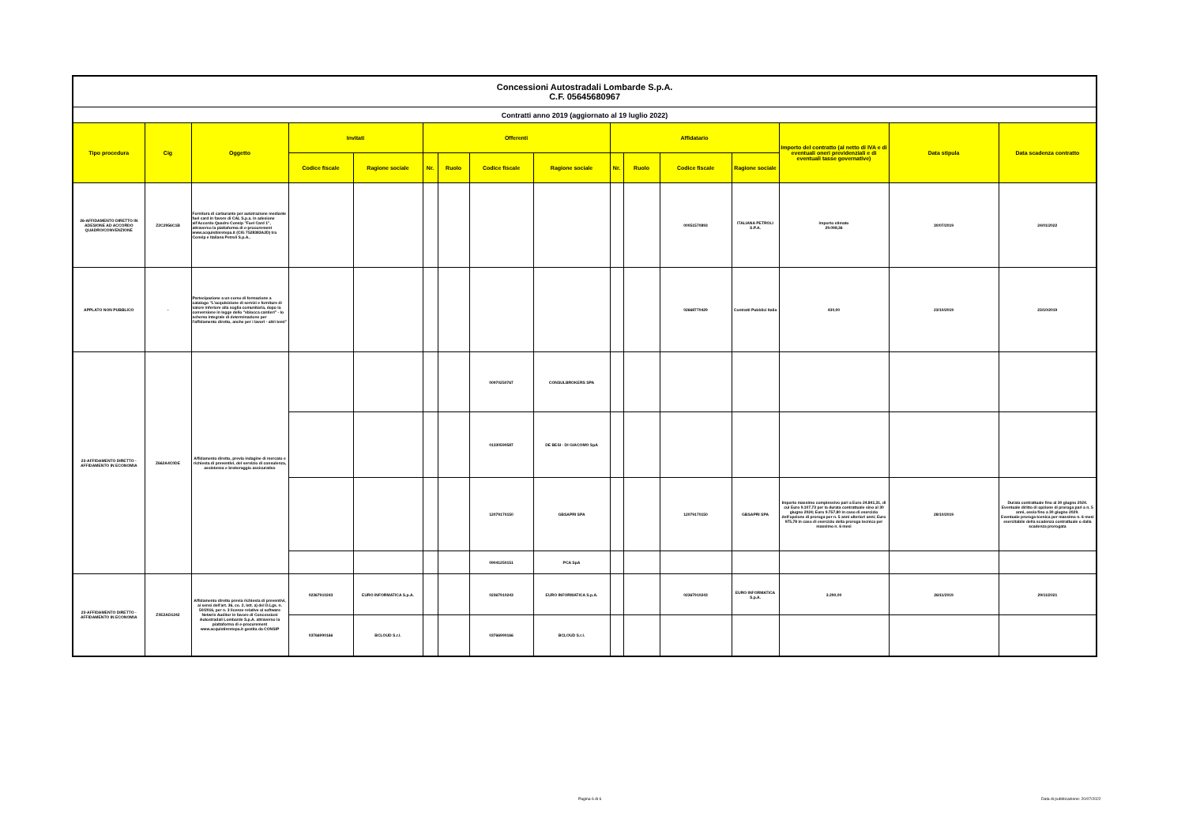| Concessioni Autostradali Lombarde S.p.A. C.F. 05645680967 | | | | | | | | | | | | | | | |
| Contratti anno 2019 (aggiornato al 19 luglio 2022) | | | | | | | | | | | | | | | |
| Tipo procedura | Cig | Oggetto | Invitati | | Offerenti | | | | Affidatario | | | | Importo del contratto (al netto di IVA e di eventuali oneri previdenziali e di eventuali tasse governative) | Data stipula | Data scadenza contratto |
| | | | Codice fiscale | Ragione sociale | Nr. | Ruolo | Codice fiscale | Ragione sociale | Nr. | Ruolo | Codice fiscale | Ragione sociale | | | |
| 26-AFFIDAMENTO DIRETTO IN ADESIONE AD ACCORDO QUADRO/CONVENZIONE | Z2C2956C1B | Fornitura di carburante per autotrazione mediante fuel card in favore di CAL S.p.a. in adesione all'Accordo Quadro Consip "Fuel Card 1", attraverso la piattaforma di e-procurement www.acquistinretepa.it (CIG 7528383A2D) tra Consip e Italiana Petroli S.p.A.. | | | | | | | | | 00051570893 | ITALIANA PETROLI S.P.A. | importo stimato 29.098,36 | 30/07/2019 | 24/01/2022 |
| APPLATO NON PUBBLICO | - | Partecipazione a un corso di formazione a catalogo "L'acquisizione di servizi e forniture di valore inferiore alla soglia comunitaria, dopo la conversione in legge dello "sblocca cantieri" - lo schema integrale di determinazione per l'affidamento diretto, anche per i lavori - altri temi" | | | | | | | | | 02668770429 | Contratti Pubblici Italia | 430,00 | 23/10/2019 | 23/10/2019 |
| 23-AFFIDAMENTO DIRETTO - AFFIDAMENTO IN ECONOMIA | Z662A4C0DE | Affidamento diretto, previa indagine di mercato e richiesta di preventivi, del servizio di consulenza, assistenza e brokeraggio assicurativo | | | | | 00970250767 | CONSULBROKERS SPA | | | | | | | |
| | | | | | | | 01330590587 | DE BESI - DI GIACOMO SpA | | | | | | | |
| | | | | | | | 12079170150 | GBSAPRI SPA | | | 12079170150 | GBSAPRI SPA | Importo massimo complessivo pari a Euro 24.841,31, di cui Euro 9.107,73 per la durata contrattuale sino al 30 giugno 2024; Euro 9.757,80 in caso di esercizio dell'opzione di proroga per n. 5 anni ulteriori anni; Euro 975,78 in caso di esercizio della proroga tecnica per massimo n. 6 mesi | 28/10/2019 | Durata contrattuale fino al 30 giugno 2024. Eventuale diritto di opzione di proroga pari a n. 5 anni, ossia fino a 30 giugno 2029. Eventuale proroga tcenica per massimo n. 6 mesi esercitabile della scadenza contrattuale o dalla scadenza prorogata |
| | | | | | | | 09041250151 | PCA SpA | | | | | | | |
| 23-AFFIDAMENTO DIRETTO - AFFIDAMENTO IN ECONOMIA | Z0E2AD1242 | Affidamento diretto previa richiesta di preventivi, ai sensi dell'art. 36, co. 2, lett. a) del D.Lgs. n. 50/2016, per n. 3 licenze relative al software Netwrix Auditor in favore di Concessioni Autostradali Lombarde S.p.A. attraverso la piattaforma di e-procurement www.acquistinretepa.it gestita da CONSIP | 02367910243 | EURO INFORMATICA S.p.A. | | | 02367910243 | EURO INFORMATICA S.p.A. | | | 02367910243 | EURO INFORMATICA S.p.A. | 3.290,00 | 26/11/2019 | 29/11/2021 |
| | | | 03766990166 | BCLOUD S.r.l. | | | 03766990166 | BCLOUD S.r.l. | | | | | | | |
Pagina 6 di 6
Data di pubblicazione: 20/07/2022